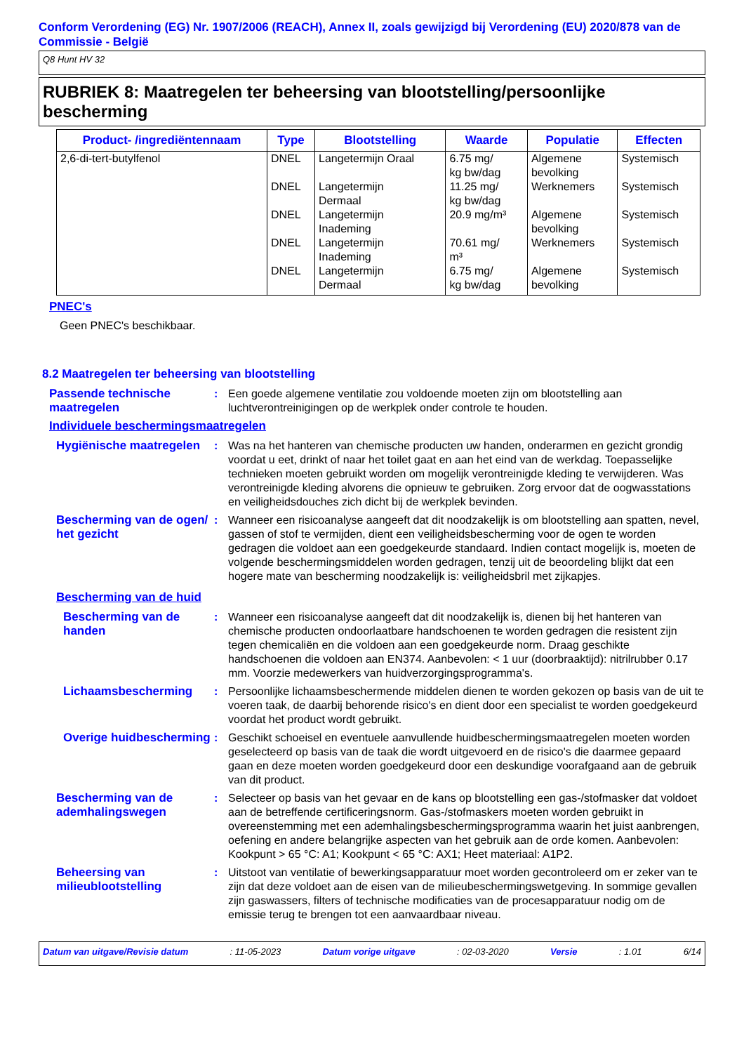Conform Verordening (EG) Nr. 1907/2006 (REACH), Annex II, zoals gewijzigd bij Verordening (EU) 2020/878 van de Commissie - België
Q8 Hunt HV 32
RUBRIEK 8: Maatregelen ter beheersing van blootstelling/persoonlijke bescherming
| Product- /ingrediëntennaam | Type | Blootstelling | Waarde | Populatie | Effecten |
| --- | --- | --- | --- | --- | --- |
| 2,6-di-tert-butylfenol | DNEL | Langetermijn Oraal | 6.75 mg/ kg bw/dag | Algemene bevolking | Systemisch |
| | DNEL | Langetermijn Dermaal | 11.25 mg/ kg bw/dag | Werknemers | Systemisch |
| | DNEL | Langetermijn Inademing | 20.9 mg/m³ | Algemene bevolking | Systemisch |
| | DNEL | Langetermijn Inademing | 70.61 mg/ m³ | Werknemers | Systemisch |
| | DNEL | Langetermijn Dermaal | 6.75 mg/ kg bw/dag | Algemene bevolking | Systemisch |
PNEC's
Geen PNEC's beschikbaar.
8.2 Maatregelen ter beheersing van blootstelling
Passende technische maatregelen
: Een goede algemene ventilatie zou voldoende moeten zijn om blootstelling aan luchtverontreinigingen op de werkplek onder controle te houden.
Individuele beschermingsmaatregelen
Hygiënische maatregelen
: Was na het hanteren van chemische producten uw handen, onderarmen en gezicht grondig voordat u eet, drinkt of naar het toilet gaat en aan het eind van de werkdag. Toepasselijke technieken moeten gebruikt worden om mogelijk verontreinigde kleding te verwijderen. Was verontreinigde kleding alvorens die opnieuw te gebruiken. Zorg ervoor dat de oogwasstations en veiligheidsdouches zich dicht bij de werkplek bevinden.
Bescherming van de ogen/ het gezicht
: Wanneer een risicoanalyse aangeeft dat dit noodzakelijk is om blootstelling aan spatten, nevel, gassen of stof te vermijden, dient een veiligheidsbescherming voor de ogen te worden gedragen die voldoet aan een goedgekeurde standaard. Indien contact mogelijk is, moeten de volgende beschermingsmiddelen worden gedragen, tenzij uit de beoordeling blijkt dat een hogere mate van bescherming noodzakelijk is: veiligheidsbril met zijkapjes.
Bescherming van de huid
Bescherming van de handen
: Wanneer een risicoanalyse aangeeft dat dit noodzakelijk is, dienen bij het hanteren van chemische producten ondoorlaatbare handschoenen te worden gedragen die resistent zijn tegen chemicaliën en die voldoen aan een goedgekeurde norm. Draag geschikte handschoenen die voldoen aan EN374. Aanbevolen: < 1 uur (doorbraaktijd): nitrilrubber 0.17 mm. Voorzie medewerkers van huidverzorgingsprogramma's.
Lichaamsbescherming : Persoonlijke lichaamsbeschermende middelen dienen te worden gekozen op basis van de uit te voeren taak, de daarbij behorende risico's en dient door een specialist te worden goedgekeurd voordat het product wordt gebruikt.
Overige huidbescherming
: Geschikt schoeisel en eventuele aanvullende huidbeschermingsmaatregelen moeten worden geselecteerd op basis van de taak die wordt uitgevoerd en de risico's die daarmee gepaard gaan en deze moeten worden goedgekeurd door een deskundige voorafgaand aan de gebruik van dit product.
Bescherming van de ademhalingswegen
: Selecteer op basis van het gevaar en de kans op blootstelling een gas-/stofmasker dat voldoet aan de betreffende certificeringsnorm. Gas-/stofmaskers moeten worden gebruikt in overeenstemming met een ademhalingsbeschermingsprogramma waarin het juist aanbrengen, oefening en andere belangrijke aspecten van het gebruik aan de orde komen. Aanbevolen: Kookpunt > 65 °C: A1; Kookpunt < 65 °C: AX1; Heet materiaal: A1P2.
Beheersing van milieublootstelling
: Uitstoot van ventilatie of bewerkingsapparatuur moet worden gecontroleerd om er zeker van te zijn dat deze voldoet aan de eisen van de milieubeschermingswetgeving. In sommige gevallen zijn gaswassers, filters of technische modificaties van de procesapparatuur nodig om de emissie terug te brengen tot een aanvaardbaar niveau.
Datum van uitgave/Revisie datum: 11-05-2023 Datum vorige uitgave: 02-03-2020 Versie: 1.01 6/14